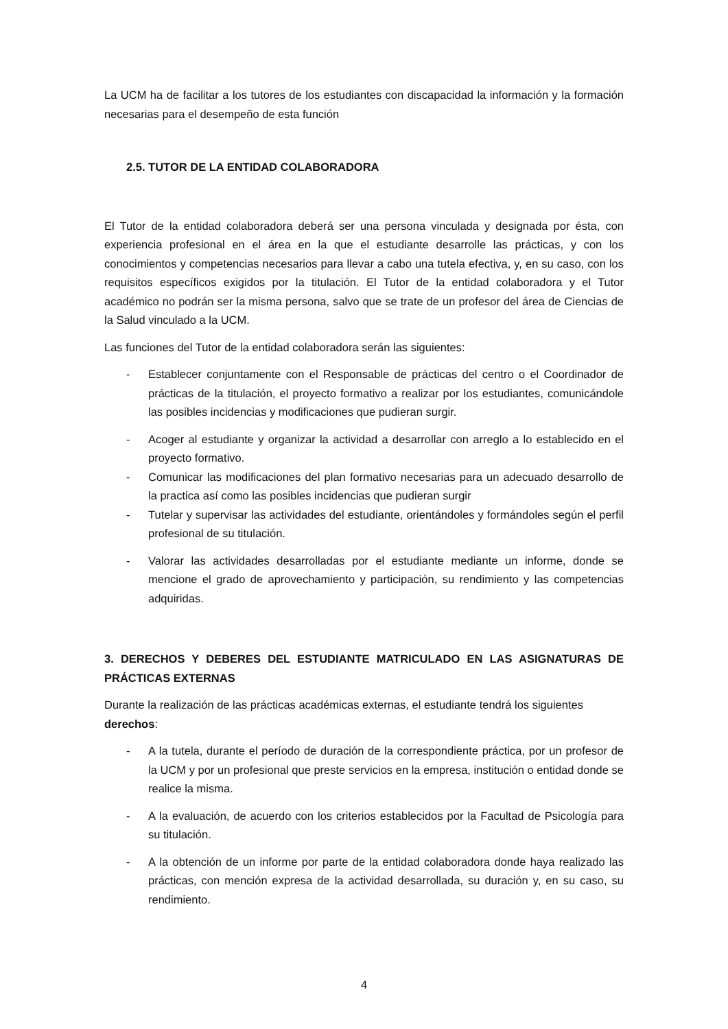La UCM ha de facilitar a los tutores de los estudiantes con discapacidad la información y la formación necesarias para el desempeño de esta función
2.5. TUTOR DE LA ENTIDAD COLABORADORA
El Tutor de la entidad colaboradora deberá ser una persona vinculada y designada por ésta, con experiencia profesional en el área en la que el estudiante desarrolle las prácticas, y con los conocimientos y competencias necesarios para llevar a cabo una tutela efectiva, y, en su caso, con los requisitos específicos exigidos por la titulación. El Tutor de la entidad colaboradora y el Tutor académico no podrán ser la misma persona, salvo que se trate de un profesor del área de Ciencias de la Salud vinculado a la UCM.
Las funciones del Tutor de la entidad colaboradora serán las siguientes:
- Establecer conjuntamente con el Responsable de prácticas del centro o el Coordinador de prácticas de la titulación, el proyecto formativo a realizar por los estudiantes, comunicándole las posibles incidencias y modificaciones que pudieran surgir.
- Acoger al estudiante y organizar la actividad a desarrollar con arreglo a lo establecido en el proyecto formativo.
- Comunicar las modificaciones del plan formativo necesarias para un adecuado desarrollo de la practica así como las posibles incidencias que pudieran surgir
- Tutelar y supervisar las actividades del estudiante, orientándoles y formándoles según el perfil profesional de su titulación.
- Valorar las actividades desarrolladas por el estudiante mediante un informe, donde se mencione el grado de aprovechamiento y participación, su rendimiento y las competencias adquiridas.
3. DERECHOS Y DEBERES DEL ESTUDIANTE MATRICULADO EN LAS ASIGNATURAS DE PRÁCTICAS EXTERNAS
Durante la realización de las prácticas académicas externas, el estudiante tendrá los siguientes derechos:
- A la tutela, durante el período de duración de la correspondiente práctica, por un profesor de la UCM y por un profesional que preste servicios en la empresa, institución o entidad donde se realice la misma.
- A la evaluación, de acuerdo con los criterios establecidos por la Facultad de Psicología para su titulación.
- A la obtención de un informe por parte de la entidad colaboradora donde haya realizado las prácticas, con mención expresa de la actividad desarrollada, su duración y, en su caso, su rendimiento.
4